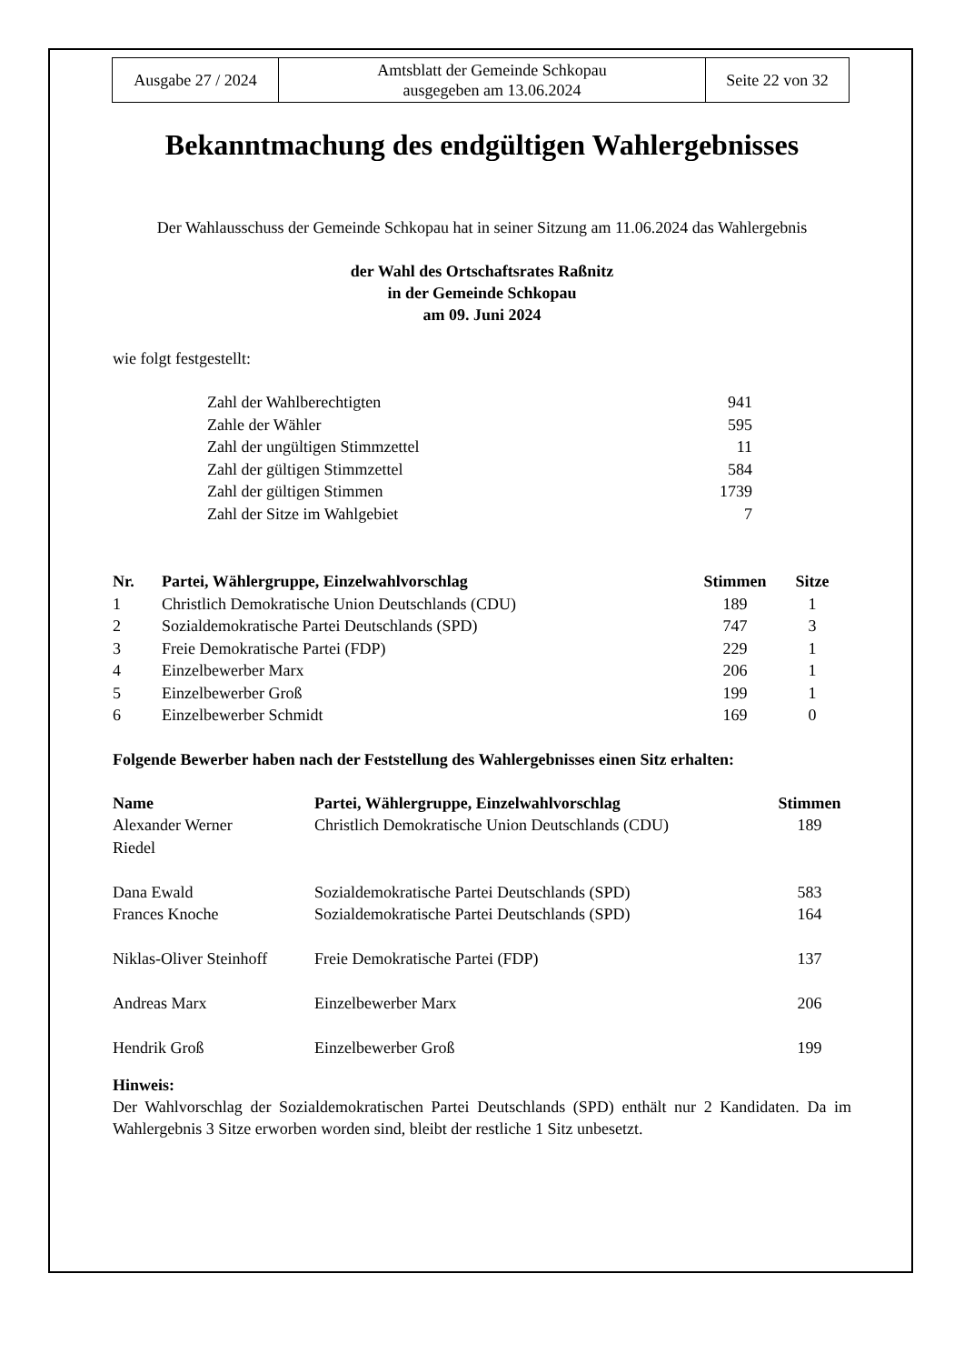| Ausgabe 27 / 2024 | Amtsblatt der Gemeinde Schkopau ausgegeben am 13.06.2024 | Seite 22 von 32 |
Bekanntmachung des endgültigen Wahlergebnisses
Der Wahlausschuss der Gemeinde Schkopau hat in seiner Sitzung am 11.06.2024 das Wahlergebnis
der Wahl des Ortschaftsrates Raßnitz
in der Gemeinde Schkopau
am 09. Juni 2024
wie folgt festgestellt:
| Zahl der Wahlberechtigten | 941 |
| Zahle der Wähler | 595 |
| Zahl der ungültigen Stimmzettel | 11 |
| Zahl der gültigen Stimmzettel | 584 |
| Zahl der gültigen Stimmen | 1739 |
| Zahl der Sitze im Wahlgebiet | 7 |
| Nr. | Partei, Wählergruppe, Einzelwahlvorschlag | Stimmen | Sitze |
| --- | --- | --- | --- |
| 1 | Christlich Demokratische Union Deutschlands (CDU) | 189 | 1 |
| 2 | Sozialdemokratische Partei Deutschlands (SPD) | 747 | 3 |
| 3 | Freie Demokratische Partei (FDP) | 229 | 1 |
| 4 | Einzelbewerber Marx | 206 | 1 |
| 5 | Einzelbewerber Groß | 199 | 1 |
| 6 | Einzelbewerber Schmidt | 169 | 0 |
Folgende Bewerber haben nach der Feststellung des Wahlergebnisses einen Sitz erhalten:
| Name | Partei, Wählergruppe, Einzelwahlvorschlag | Stimmen |
| --- | --- | --- |
| Alexander Werner Riedel | Christlich Demokratische Union Deutschlands (CDU) | 189 |
| Dana Ewald | Sozialdemokratische Partei Deutschlands (SPD) | 583 |
| Frances Knoche | Sozialdemokratische Partei Deutschlands (SPD) | 164 |
| Niklas-Oliver Steinhoff | Freie Demokratische Partei (FDP) | 137 |
| Andreas Marx | Einzelbewerber Marx | 206 |
| Hendrik Groß | Einzelbewerber Groß | 199 |
Hinweis:
Der Wahlvorschlag der Sozialdemokratischen Partei Deutschlands (SPD) enthält nur 2 Kandidaten. Da im Wahlergebnis 3 Sitze erworben worden sind, bleibt der restliche 1 Sitz unbesetzt.